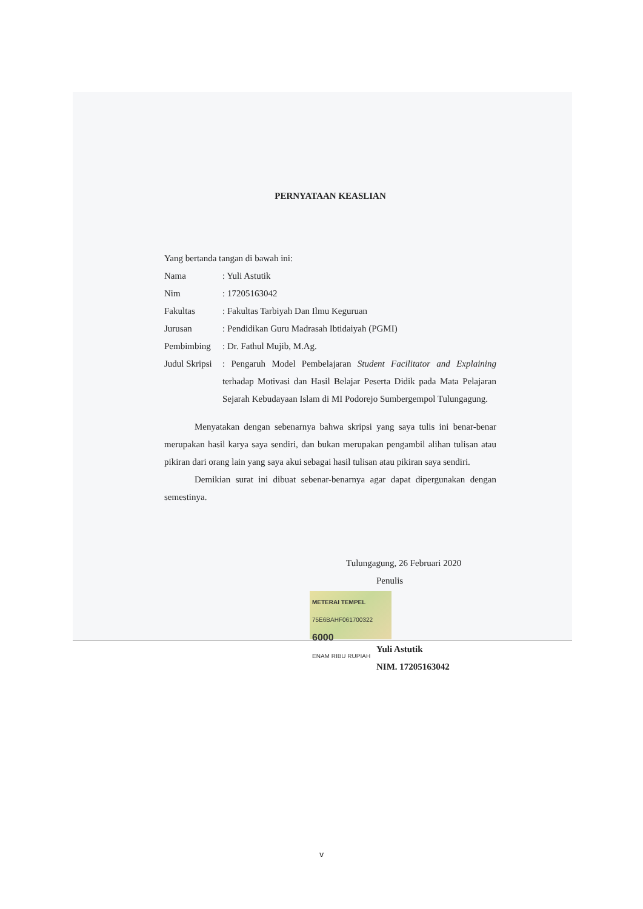PERNYATAAN KEASLIAN
Yang bertanda tangan di bawah ini:
Nama : Yuli Astutik
Nim : 17205163042
Fakultas : Fakultas Tarbiyah Dan Ilmu Keguruan
Jurusan : Pendidikan Guru Madrasah Ibtidaiyah (PGMI)
Pembimbing : Dr. Fathul Mujib, M.Ag.
Judul Skripsi
: Pengaruh Model Pembelajaran Student Facilitator and Explaining terhadap Motivasi dan Hasil Belajar Peserta Didik pada Mata Pelajaran Sejarah Kebudayaan Islam di MI Podorejo Sumbergempol Tulungagung.
Menyatakan dengan sebenarnya bahwa skripsi yang saya tulis ini benar-benar merupakan hasil karya saya sendiri, dan bukan merupakan pengambil alihan tulisan atau pikiran dari orang lain yang saya akui sebagai hasil tulisan atau pikiran saya sendiri.
Demikian surat ini dibuat sebenar-benarnya agar dapat dipergunakan dengan semestinya.
Tulungagung, 26 Februari 2020
Penulis
METERAI TEMPEL
75E6BAHF061700322
6000
ENAM RIBU RUPIAH
Yuli Astutik
NIM. 17205163042
v